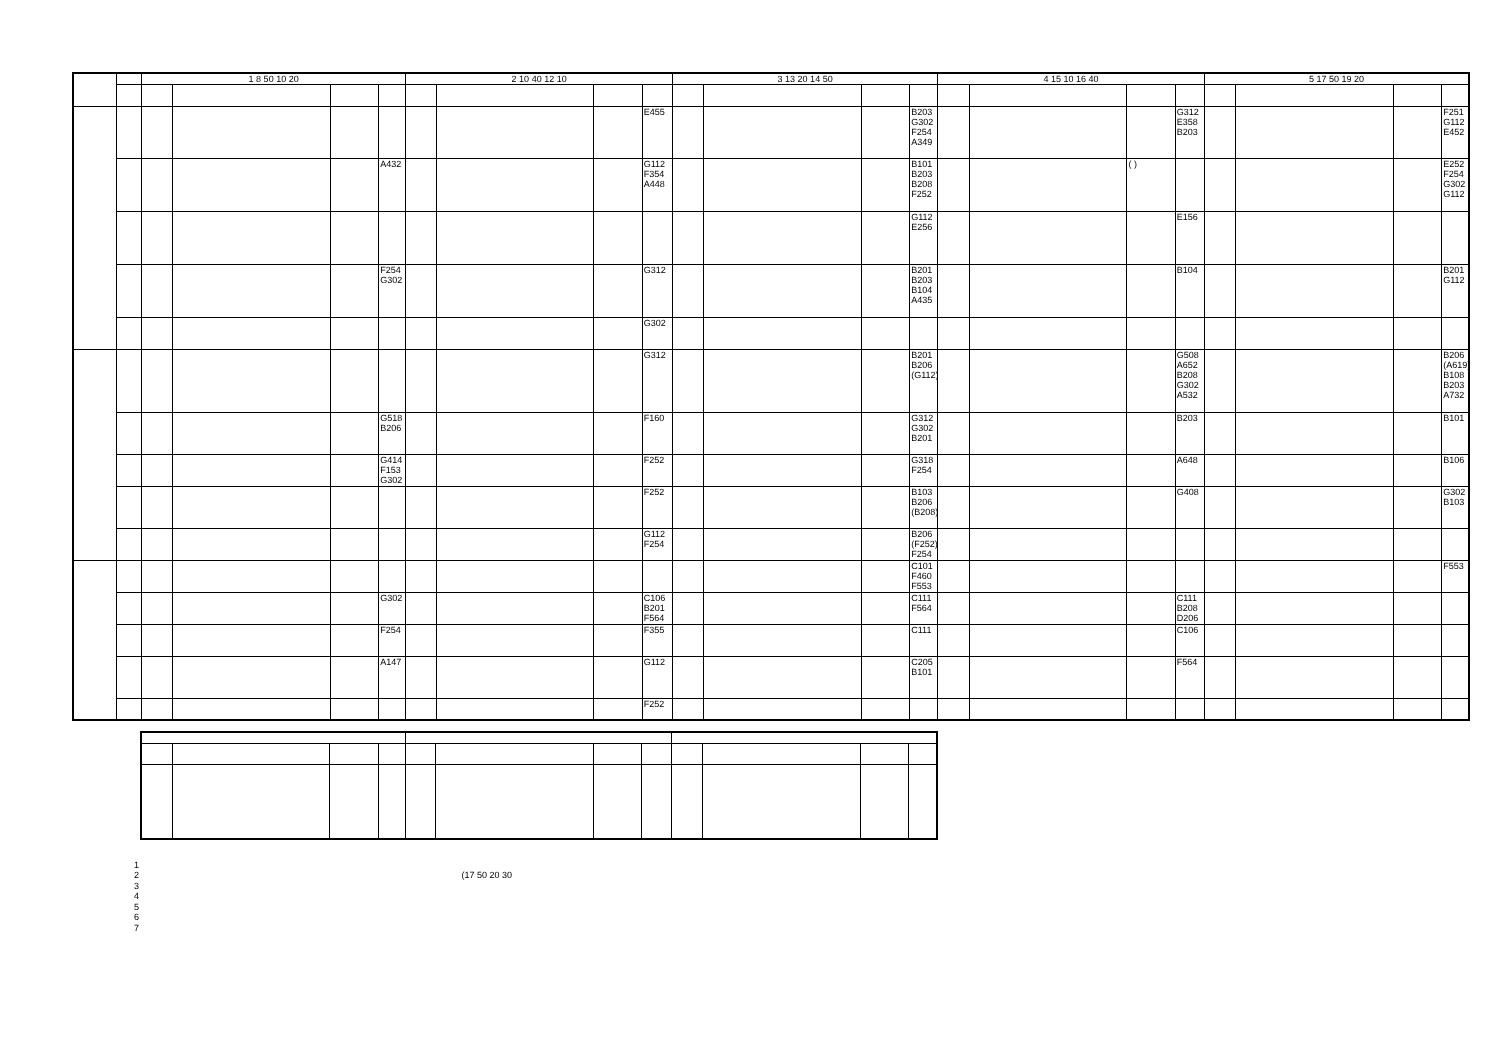| | | 1 8 50 10 20 | | | | 2 10 40 12 10 | | | | 3 13 20 14 50 | | | | 4 15 10 16 40 | | | | 5 17 50 19 20 | | | |
| --- | --- | --- | --- | --- | --- | --- | --- | --- | --- | --- | --- | --- | --- | --- | --- | --- | --- | --- | --- | --- | --- |
| | | | | | | | | | E455 | | | | B203 G302 F254 A349 | | | | G312 E358 B203 | | | | F251 G112 E452 |
| | | | | | A432 | | | | G112 F354 A448 | | | | B101 B203 B208 F252 | | | ( ) | | | | | E252 F254 G302 G112 |
| | | | | | | | | | | | | | G112 E256 | | | | E156 | | | | |
| | | | | | F254 G302 | | | | G312 | | | | B201 B203 B104 A435 | | | | B104 | | | | B201 G112 |
| | | | | | | | | | G302 | | | | | | | | | | | | |
| | | | | | | | | | G312 | | | | B201 B206 (G112) | | | | G508 A652 B208 G302 A532 | | | | B206 (A619) B108 B203 A732 |
| | | | | | G518 B206 | | | | F160 | | | | G312 G302 B201 | | | | B203 | | | | B101 |
| | | | | | G414 F153 G302 | | | | F252 | | | | G318 F254 | | | | A648 | | | | B106 |
| | | | | | | | | | F252 | | | | B103 B206 (B208) | | | | G408 | | | | G302 B103 |
| | | | | | | | | | G112 F254 | | | | B206 (F252) F254 | | | | | | | | |
| | | | | | | | | | | | | | C101 F460 F553 | | | | | | | | F553 |
| | | | | | G302 | | | | C106 B201 F564 | | | | C111 F564 | | | | C111 B208 D206 | | | | |
| | | | | | F254 | | | | F355 | | | | C111 | | | | C106 | | | | |
| | | | | | A147 | | | | G112 | | | | C205 B101 | | | | F564 | | | | |
| | | | | | | | | | F252 | | | | | | | | | | | | |
1
2 (17 50 20 30
3
4
5
6
7